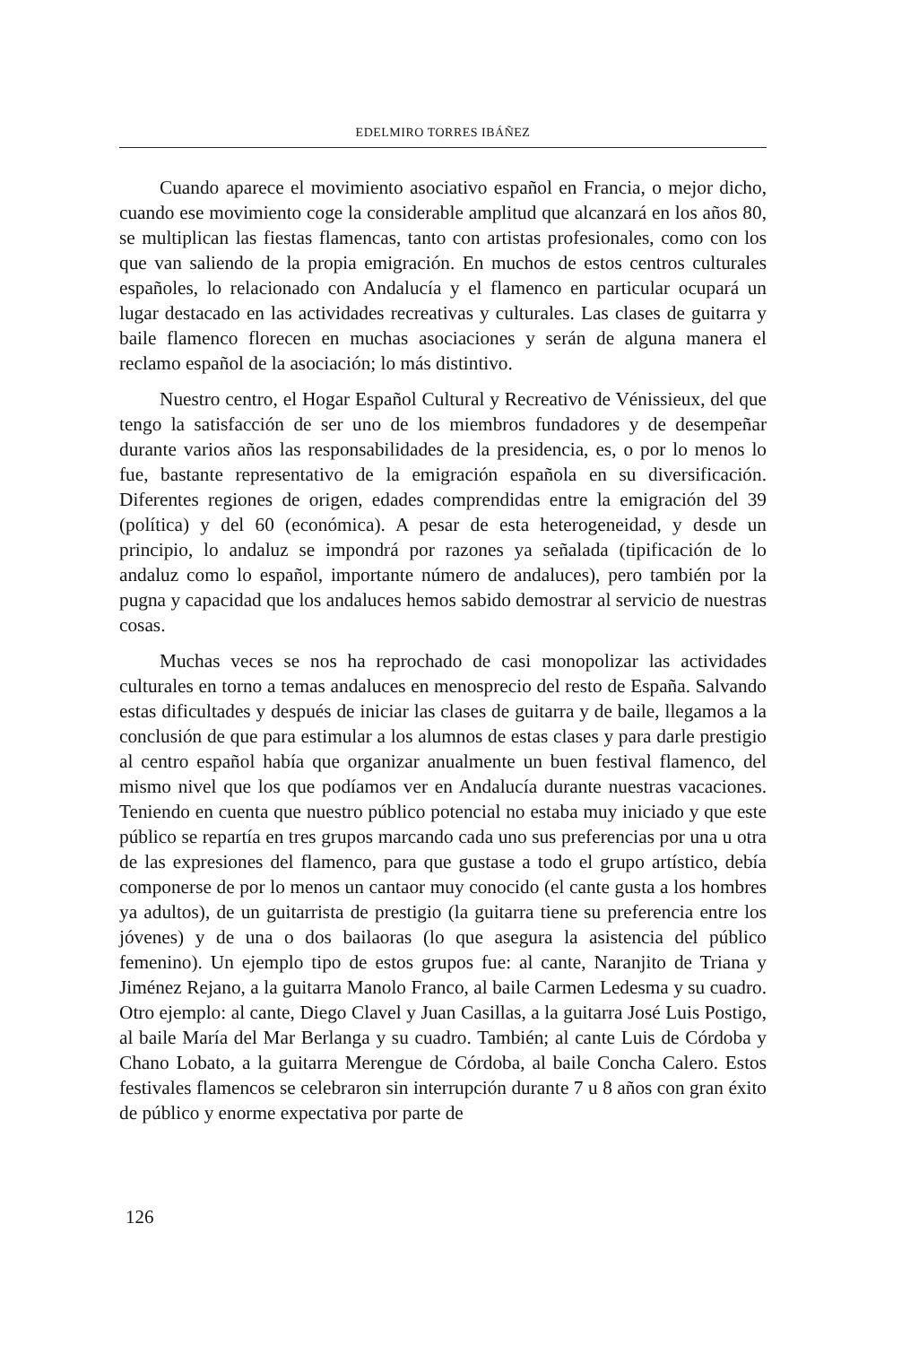EDELMIRO TORRES IBÁÑEZ
Cuando aparece el movimiento asociativo español en Francia, o mejor dicho, cuando ese movimiento coge la considerable amplitud que alcanzará en los años 80, se multiplican las fiestas flamencas, tanto con artistas profesionales, como con los que van saliendo de la propia emigración. En muchos de estos centros culturales españoles, lo relacionado con Andalucía y el flamenco en particular ocupará un lugar destacado en las actividades recreativas y culturales. Las clases de guitarra y baile flamenco florecen en muchas asociaciones y serán de alguna manera el reclamo español de la asociación; lo más distintivo.
Nuestro centro, el Hogar Español Cultural y Recreativo de Vénissieux, del que tengo la satisfacción de ser uno de los miembros fundadores y de desempeñar durante varios años las responsabilidades de la presidencia, es, o por lo menos lo fue, bastante representativo de la emigración española en su diversificación. Diferentes regiones de origen, edades comprendidas entre la emigración del 39 (política) y del 60 (económica). A pesar de esta heterogeneidad, y desde un principio, lo andaluz se impondrá por razones ya señalada (tipificación de lo andaluz como lo español, importante número de andaluces), pero también por la pugna y capacidad que los andaluces hemos sabido demostrar al servicio de nuestras cosas.
Muchas veces se nos ha reprochado de casi monopolizar las actividades culturales en torno a temas andaluces en menosprecio del resto de España. Salvando estas dificultades y después de iniciar las clases de guitarra y de baile, llegamos a la conclusión de que para estimular a los alumnos de estas clases y para darle prestigio al centro español había que organizar anualmente un buen festival flamenco, del mismo nivel que los que podíamos ver en Andalucía durante nuestras vacaciones. Teniendo en cuenta que nuestro público potencial no estaba muy iniciado y que este público se repartía en tres grupos marcando cada uno sus preferencias por una u otra de las expresiones del flamenco, para que gustase a todo el grupo artístico, debía componerse de por lo menos un cantaor muy conocido (el cante gusta a los hombres ya adultos), de un guitarrista de prestigio (la guitarra tiene su preferencia entre los jóvenes) y de una o dos bailaoras (lo que asegura la asistencia del público femenino). Un ejemplo tipo de estos grupos fue: al cante, Naranjito de Triana y Jiménez Rejano, a la guitarra Manolo Franco, al baile Carmen Ledesma y su cuadro. Otro ejemplo: al cante, Diego Clavel y Juan Casillas, a la guitarra José Luis Postigo, al baile María del Mar Berlanga y su cuadro. También; al cante Luis de Córdoba y Chano Lobato, a la guitarra Merengue de Córdoba, al baile Concha Calero. Estos festivales flamencos se celebraron sin interrupción durante 7 u 8 años con gran éxito de público y enorme expectativa por parte de
126